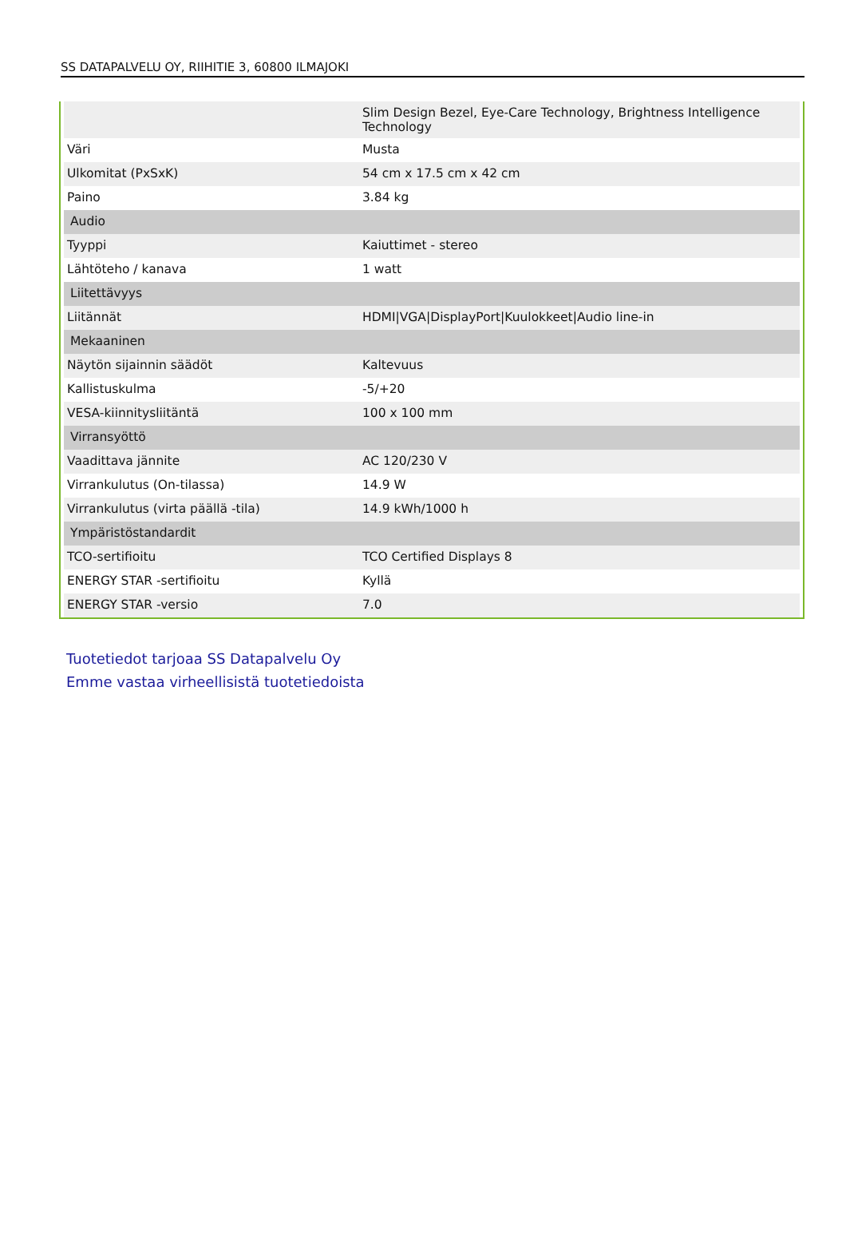SS DATAPALVELU OY, RIIHITIE 3, 60800 ILMAJOKI
| | Slim Design Bezel, Eye-Care Technology, Brightness Intelligence Technology |
| Väri | Musta |
| Ulkomitat (PxSxK) | 54 cm x 17.5 cm x 42 cm |
| Paino | 3.84 kg |
| Audio | |
| Tyyppi | Kaiuttimet - stereo |
| Lähtöteho / kanava | 1 watt |
| Liitettävyys | |
| Liitännät | HDMI/VGA/DisplayPort/Kuulokkeet/Audio line-in |
| Mekaaninen | |
| Näytön sijainnin säädöt | Kaltevuus |
| Kallistuskulma | -5/+20 |
| VESA-kiinnitysliitäntä | 100 x 100 mm |
| Virransyöttö | |
| Vaadittava jännite | AC 120/230 V |
| Virrankulutus (On-tilassa) | 14.9 W |
| Virrankulutus (virta päällä -tila) | 14.9 kWh/1000 h |
| Ympäristöstandardit | |
| TCO-sertifioitu | TCO Certified Displays 8 |
| ENERGY STAR -sertifioitu | Kyllä |
| ENERGY STAR -versio | 7.0 |
Tuotetiedot tarjoaa SS Datapalvelu Oy
Emme vastaa virheellisistä tuotetiedoista